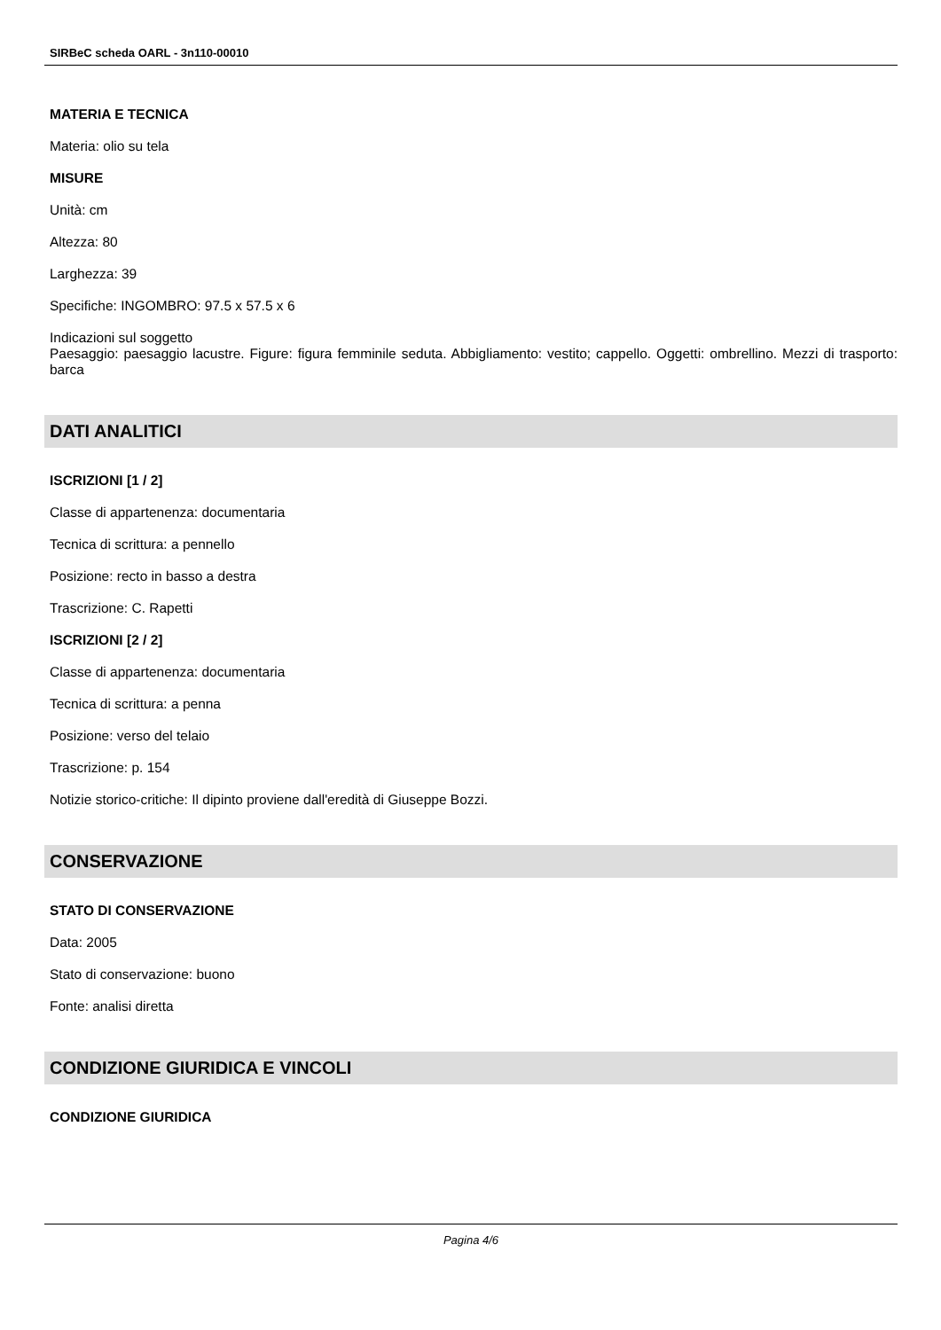SIRBeC scheda OARL - 3n110-00010
MATERIA E TECNICA
Materia: olio su tela
MISURE
Unità: cm
Altezza: 80
Larghezza: 39
Specifiche: INGOMBRO: 97.5 x 57.5 x 6
Indicazioni sul soggetto
Paesaggio: paesaggio lacustre. Figure: figura femminile seduta. Abbigliamento: vestito; cappello. Oggetti: ombrellino. Mezzi di trasporto: barca
DATI ANALITICI
ISCRIZIONI [1 / 2]
Classe di appartenenza: documentaria
Tecnica di scrittura: a pennello
Posizione: recto in basso a destra
Trascrizione: C. Rapetti
ISCRIZIONI [2 / 2]
Classe di appartenenza: documentaria
Tecnica di scrittura: a penna
Posizione: verso del telaio
Trascrizione: p. 154
Notizie storico-critiche: Il dipinto proviene dall'eredità di Giuseppe Bozzi.
CONSERVAZIONE
STATO DI CONSERVAZIONE
Data: 2005
Stato di conservazione: buono
Fonte: analisi diretta
CONDIZIONE GIURIDICA E VINCOLI
CONDIZIONE GIURIDICA
Pagina 4/6